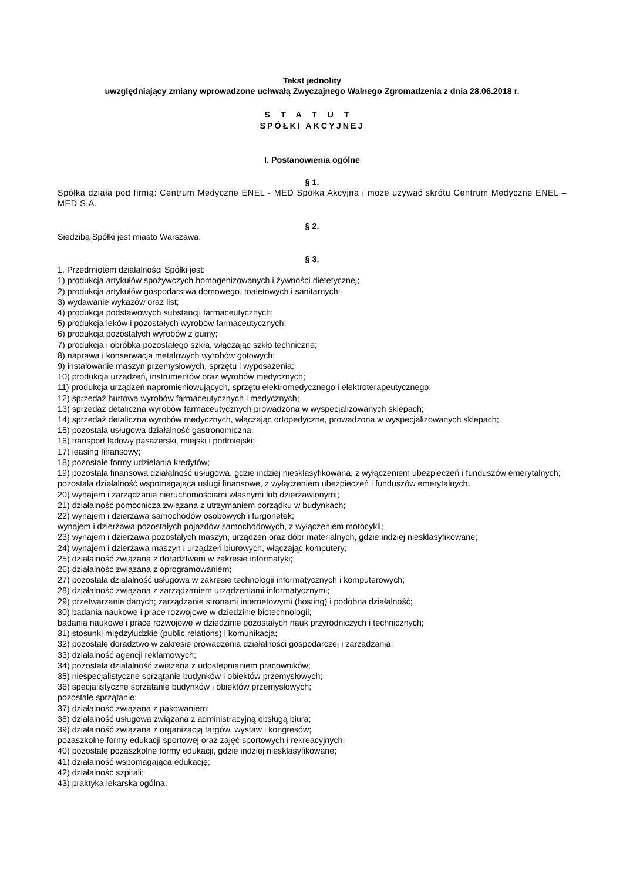Tekst jednolity
uwzględniający zmiany wprowadzone uchwałą Zwyczajnego Walnego Zgromadzenia z dnia 28.06.2018 r.
STATUT
SPÓŁKI AKCYJNEJ
I. Postanowienia ogólne
§ 1.
Spółka działa pod firmą: Centrum Medyczne ENEL - MED Spółka Akcyjna i może używać skrótu Centrum Medyczne ENEL – MED S.A.
§ 2.
Siedzibą Spółki jest miasto Warszawa.
§ 3.
1. Przedmiotem działalności Spółki jest:
1) produkcja artykułów spożywczych homogenizowanych i żywności dietetycznej;
2) produkcja artykułów gospodarstwa domowego, toaletowych i sanitarnych;
3) wydawanie wykazów oraz list;
4) produkcja podstawowych substancji farmaceutycznych;
5) produkcja leków i pozostałych wyrobów farmaceutycznych;
6) produkcja pozostałych wyrobów z gumy;
7) produkcja i obróbka pozostałego szkła, włączając szkło techniczne;
8) naprawa i konserwacja metalowych wyrobów gotowych;
9) instalowanie maszyn przemysłowych, sprzętu i wyposażenia;
10) produkcja urządzeń, instrumentów oraz wyrobów medycznych;
11) produkcja urządzeń napromieniowujących, sprzętu elektromedycznego i elektroterapeutycznego;
12) sprzedaż hurtowa wyrobów farmaceutycznych i medycznych;
13) sprzedaż detaliczna wyrobów farmaceutycznych prowadzona w wyspecjalizowanych sklepach;
14) sprzedaż detaliczna wyrobów medycznych, włączając ortopedyczne, prowadzona w wyspecjalizowanych sklepach;
15) pozostała usługowa działalność gastronomiczna;
16) transport lądowy pasażerski, miejski i podmiejski;
17) leasing finansowy;
18) pozostałe formy udzielania kredytów;
19) pozostała finansowa działalność usługowa, gdzie indziej niesklasyfikowana, z wyłączeniem ubezpieczeń i funduszów emerytalnych;
pozostała działalność wspomagająca usługi finansowe, z wyłączeniem ubezpieczeń i funduszów emerytalnych;
20) wynajem i zarządzanie nieruchomościami własnymi lub dzierżawionymi;
21) działalność pomocnicza związana z utrzymaniem porządku w budynkach;
22) wynajem i dzierżawa samochodów osobowych i furgonetek;
wynajem i dzierżawa pozostałych pojazdów samochodowych, z wyłączeniem motocykli;
23) wynajem i dzierżawa pozostałych maszyn, urządzeń oraz dóbr materialnych, gdzie indziej niesklasyfikowane;
24) wynajem i dzierżawa maszyn i urządzeń biurowych, włączając komputery;
25) działalność związana z doradztwem w zakresie informatyki;
26) działalność związana z oprogramowaniem;
27) pozostała działalność usługowa w zakresie technologii informatycznych i komputerowych;
28) działalność związana z zarządzaniem urządzeniami informatycznymi;
29) przetwarzanie danych; zarządzanie stronami internetowymi (hosting) i podobna działalność;
30) badania naukowe i prace rozwojowe w dziedzinie biotechnologii;
badania naukowe i prace rozwojowe w dziedzinie pozostałych nauk przyrodniczych i technicznych;
31) stosunki międzyludzkie (public relations) i komunikacja;
32) pozostałe doradztwo w zakresie prowadzenia działalności gospodarczej i zarządzania;
33) działalność agencji reklamowych;
34) pozostała działalność związana z udostępnianiem pracowników;
35) niespecjalistyczne sprzątanie budynków i obiektów przemysłowych;
36) specjalistyczne sprzątanie budynków i obiektów przemysłowych;
pozostałe sprzątanie;
37) działalność związana z pakowaniem;
38) działalność usługowa związana z administracyjną obsługą biura;
39) działalność związana z organizacją targów, wystaw i kongresów;
pozaszkolne formy edukacji sportowej oraz zajęć sportowych i rekreacyjnych;
40) pozostałe pozaszkolne formy edukacji, gdzie indziej niesklasyfikowane;
41) działalność wspomagająca edukację;
42) działalność szpitali;
43) praktyka lekarska ogólna;